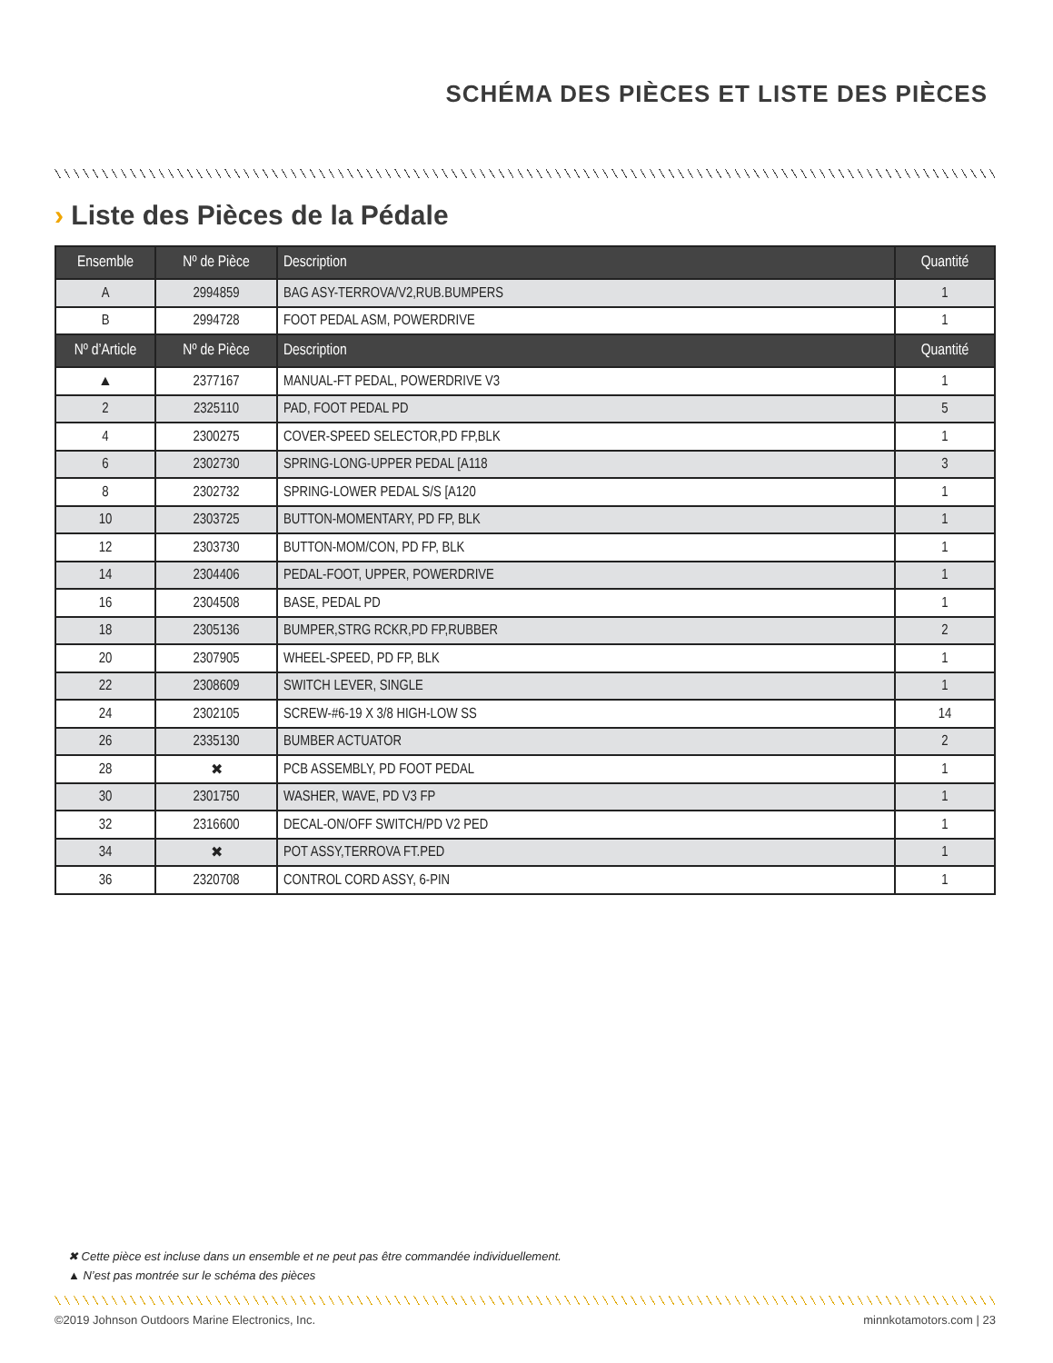SCHÉMA DES PIÈCES ET LISTE DES PIÈCES
› Liste des Pièces de la Pédale
| Ensemble | Nº de Pièce | Description | Quantité |
| --- | --- | --- | --- |
| A | 2994859 | BAG ASY-TERROVA/V2,RUB.BUMPERS | 1 |
| B | 2994728 | FOOT PEDAL ASM, POWERDRIVE | 1 |
| Nº d’Article | Nº de Pièce | Description | Quantité |
| ▲ | 2377167 | MANUAL-FT PEDAL, POWERDRIVE V3 | 1 |
| 2 | 2325110 | PAD, FOOT PEDAL PD | 5 |
| 4 | 2300275 | COVER-SPEED SELECTOR,PD FP,BLK | 1 |
| 6 | 2302730 | SPRING-LONG-UPPER PEDAL [A118 | 3 |
| 8 | 2302732 | SPRING-LOWER PEDAL S/S [A120 | 1 |
| 10 | 2303725 | BUTTON-MOMENTARY, PD FP, BLK | 1 |
| 12 | 2303730 | BUTTON-MOM/CON, PD FP, BLK | 1 |
| 14 | 2304406 | PEDAL-FOOT, UPPER, POWERDRIVE | 1 |
| 16 | 2304508 | BASE, PEDAL PD | 1 |
| 18 | 2305136 | BUMPER,STRG RCKR,PD FP,RUBBER | 2 |
| 20 | 2307905 | WHEEL-SPEED, PD FP, BLK | 1 |
| 22 | 2308609 | SWITCH LEVER, SINGLE | 1 |
| 24 | 2302105 | SCREW-#6-19 X 3/8 HIGH-LOW SS | 14 |
| 26 | 2335130 | BUMBER ACTUATOR | 2 |
| 28 | ✖ | PCB ASSEMBLY, PD FOOT PEDAL | 1 |
| 30 | 2301750 | WASHER, WAVE, PD V3 FP | 1 |
| 32 | 2316600 | DECAL-ON/OFF SWITCH/PD V2 PED | 1 |
| 34 | ✖ | POT ASSY,TERROVA FT.PED | 1 |
| 36 | 2320708 | CONTROL CORD ASSY, 6-PIN | 1 |
✖ Cette pièce est incluse dans un ensemble et ne peut pas être commandée individuellement.
▲ N’est pas montrée sur le schéma des pièces
©2019 Johnson Outdoors Marine Electronics, Inc. minnkotamotors.com | 23